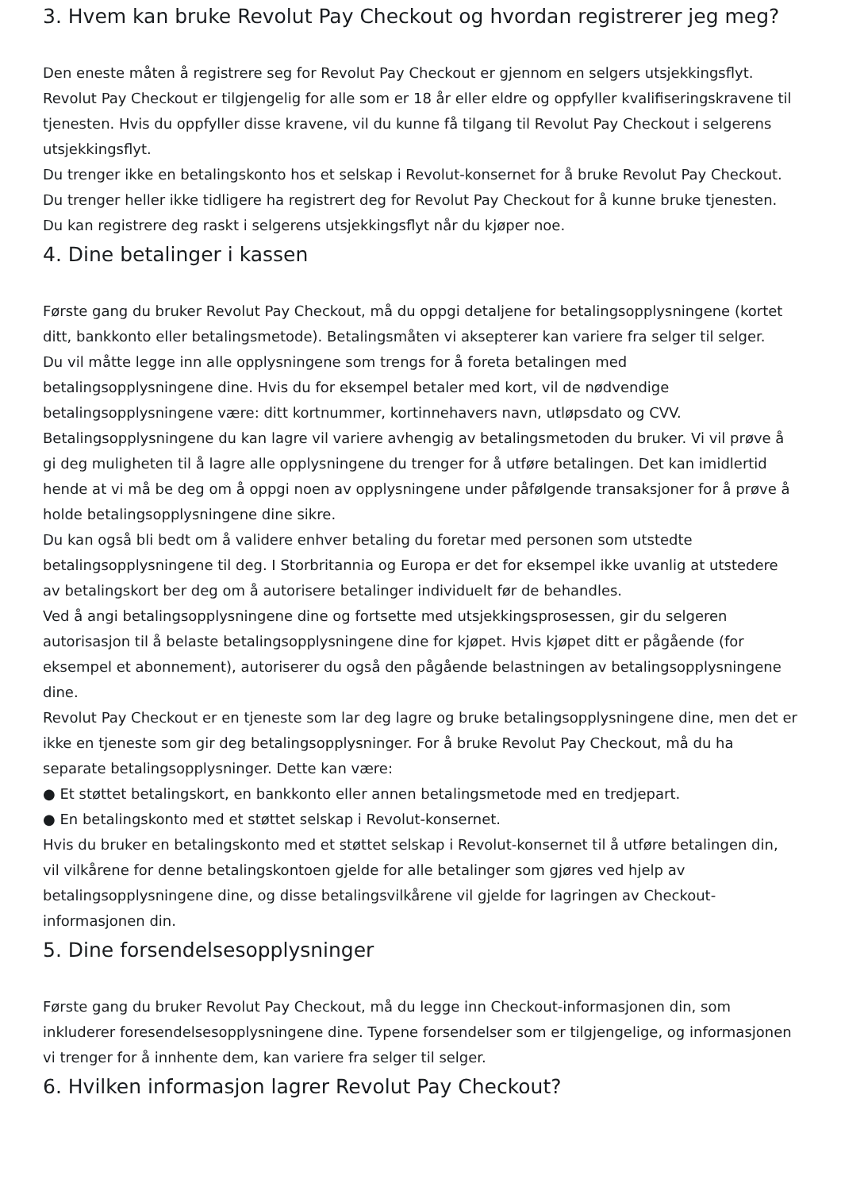3. Hvem kan bruke Revolut Pay Checkout og hvordan registrerer jeg meg?
Den eneste måten å registrere seg for Revolut Pay Checkout er gjennom en selgers utsjekkingsflyt.
Revolut Pay Checkout er tilgjengelig for alle som er 18 år eller eldre og oppfyller kvalifiseringskravene til tjenesten. Hvis du oppfyller disse kravene, vil du kunne få tilgang til Revolut Pay Checkout i selgerens utsjekkingsflyt.
Du trenger ikke en betalingskonto hos et selskap i Revolut-konsernet for å bruke Revolut Pay Checkout. Du trenger heller ikke tidligere ha registrert deg for Revolut Pay Checkout for å kunne bruke tjenesten. Du kan registrere deg raskt i selgerens utsjekkingsflyt når du kjøper noe.
4. Dine betalinger i kassen
Første gang du bruker Revolut Pay Checkout, må du oppgi detaljene for betalingsopplysningene (kortet ditt, bankkonto eller betalingsmetode). Betalingsmåten vi aksepterer kan variere fra selger til selger.
Du vil måtte legge inn alle opplysningene som trengs for å foreta betalingen med betalingsopplysningene dine. Hvis du for eksempel betaler med kort, vil de nødvendige betalingsopplysningene være: ditt kortnummer, kortinnehavers navn, utløpsdato og CVV.
Betalingsopplysningene du kan lagre vil variere avhengig av betalingsmetoden du bruker. Vi vil prøve å gi deg muligheten til å lagre alle opplysningene du trenger for å utføre betalingen. Det kan imidlertid hende at vi må be deg om å oppgi noen av opplysningene under påfølgende transaksjoner for å prøve å holde betalingsopplysningene dine sikre.
Du kan også bli bedt om å validere enhver betaling du foretar med personen som utstedte betalingsopplysningene til deg. I Storbritannia og Europa er det for eksempel ikke uvanlig at utstedere av betalingskort ber deg om å autorisere betalinger individuelt før de behandles.
Ved å angi betalingsopplysningene dine og fortsette med utsjekkingsprosessen, gir du selgeren autorisasjon til å belaste betalingsopplysningene dine for kjøpet. Hvis kjøpet ditt er pågående (for eksempel et abonnement), autoriserer du også den pågående belastningen av betalingsopplysningene dine.
Revolut Pay Checkout er en tjeneste som lar deg lagre og bruke betalingsopplysningene dine, men det er ikke en tjeneste som gir deg betalingsopplysninger. For å bruke Revolut Pay Checkout, må du ha separate betalingsopplysninger. Dette kan være:
● Et støttet betalingskort, en bankkonto eller annen betalingsmetode med en tredjepart.
● En betalingskonto med et støttet selskap i Revolut-konsernet.
Hvis du bruker en betalingskonto med et støttet selskap i Revolut-konsernet til å utføre betalingen din, vil vilkårene for denne betalingskontoen gjelde for alle betalinger som gjøres ved hjelp av betalingsopplysningene dine, og disse betalingsvilkårene vil gjelde for lagringen av Checkout-informasjonen din.
5. Dine forsendelsesopplysninger
Første gang du bruker Revolut Pay Checkout, må du legge inn Checkout-informasjonen din, som inkluderer foresendelsesopplysningene dine. Typene forsendelser som er tilgjengelige, og informasjonen vi trenger for å innhente dem, kan variere fra selger til selger.
6. Hvilken informasjon lagrer Revolut Pay Checkout?